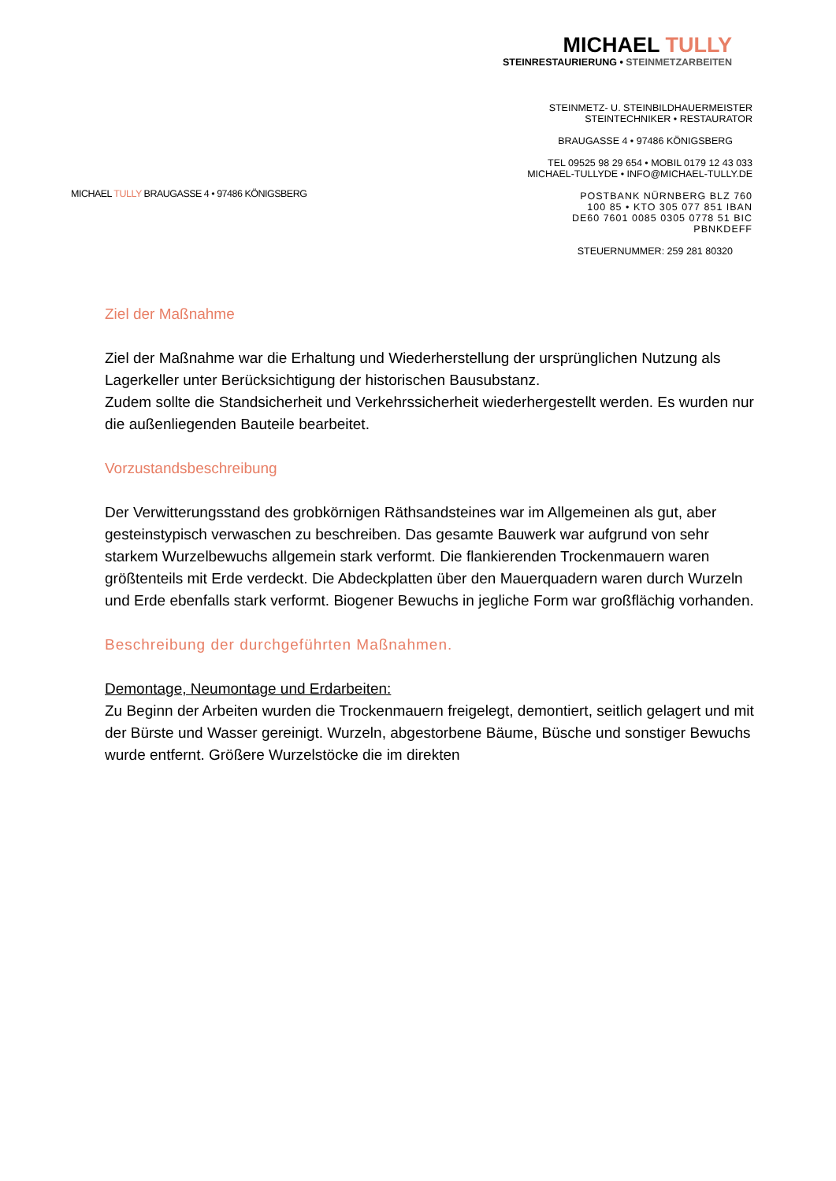MICHAEL TULLY
STEINRESTAURIERUNG • STEINMETZARBEITEN
STEINMETZ- U. STEINBILDHAUERMEISTER
STEINTECHNIKER • RESTAURATOR
BRAUGASSE 4 • 97486 KÖNIGSBERG
TEL 09525 98 29 654 • MOBIL 0179 12 43 033
MICHAEL-TULLYDE • INFO@MICHAEL-TULLY.DE
POSTBANK NÜRNBERG BLZ 760 100 85 • KTO 305 077 851 IBAN DE60 7601 0085 0305 0778 51 BIC PBNKDEFF
STEUERNUMMER: 259 281 80320
MICHAEL TULLY BRAUGASSE 4 • 97486 KÖNIGSBERG
Ziel der Maßnahme
Ziel der Maßnahme war die Erhaltung und Wiederherstellung der ursprünglichen Nutzung als Lagerkeller unter Berücksichtigung der historischen Bausubstanz.
Zudem sollte die Standsicherheit und Verkehrssicherheit wiederhergestellt werden. Es wurden nur die außenliegenden Bauteile bearbeitet.
Vorzustandsbeschreibung
Der Verwitterungsstand des grobkörnigen Räthsandsteines war im Allgemeinen als gut, aber gesteinstypisch verwaschen zu beschreiben. Das gesamte Bauwerk war aufgrund von sehr starkem Wurzelbewuchs allgemein stark verformt. Die flankierenden Trockenmauern waren größtenteils mit Erde verdeckt. Die Abdeckplatten über den Mauerquadern waren durch Wurzeln und Erde ebenfalls stark verformt. Biogener Bewuchs in jegliche Form war großflächig vorhanden.
Beschreibung der durchgeführten Maßnahmen.
Demontage, Neumontage und Erdarbeiten:
Zu Beginn der Arbeiten wurden die Trockenmauern freigelegt, demontiert, seitlich gelagert und mit der Bürste und Wasser gereinigt. Wurzeln, abgestorbene Bäume, Büsche und sonstiger Bewuchs wurde entfernt. Größere Wurzelstöcke die im direkten